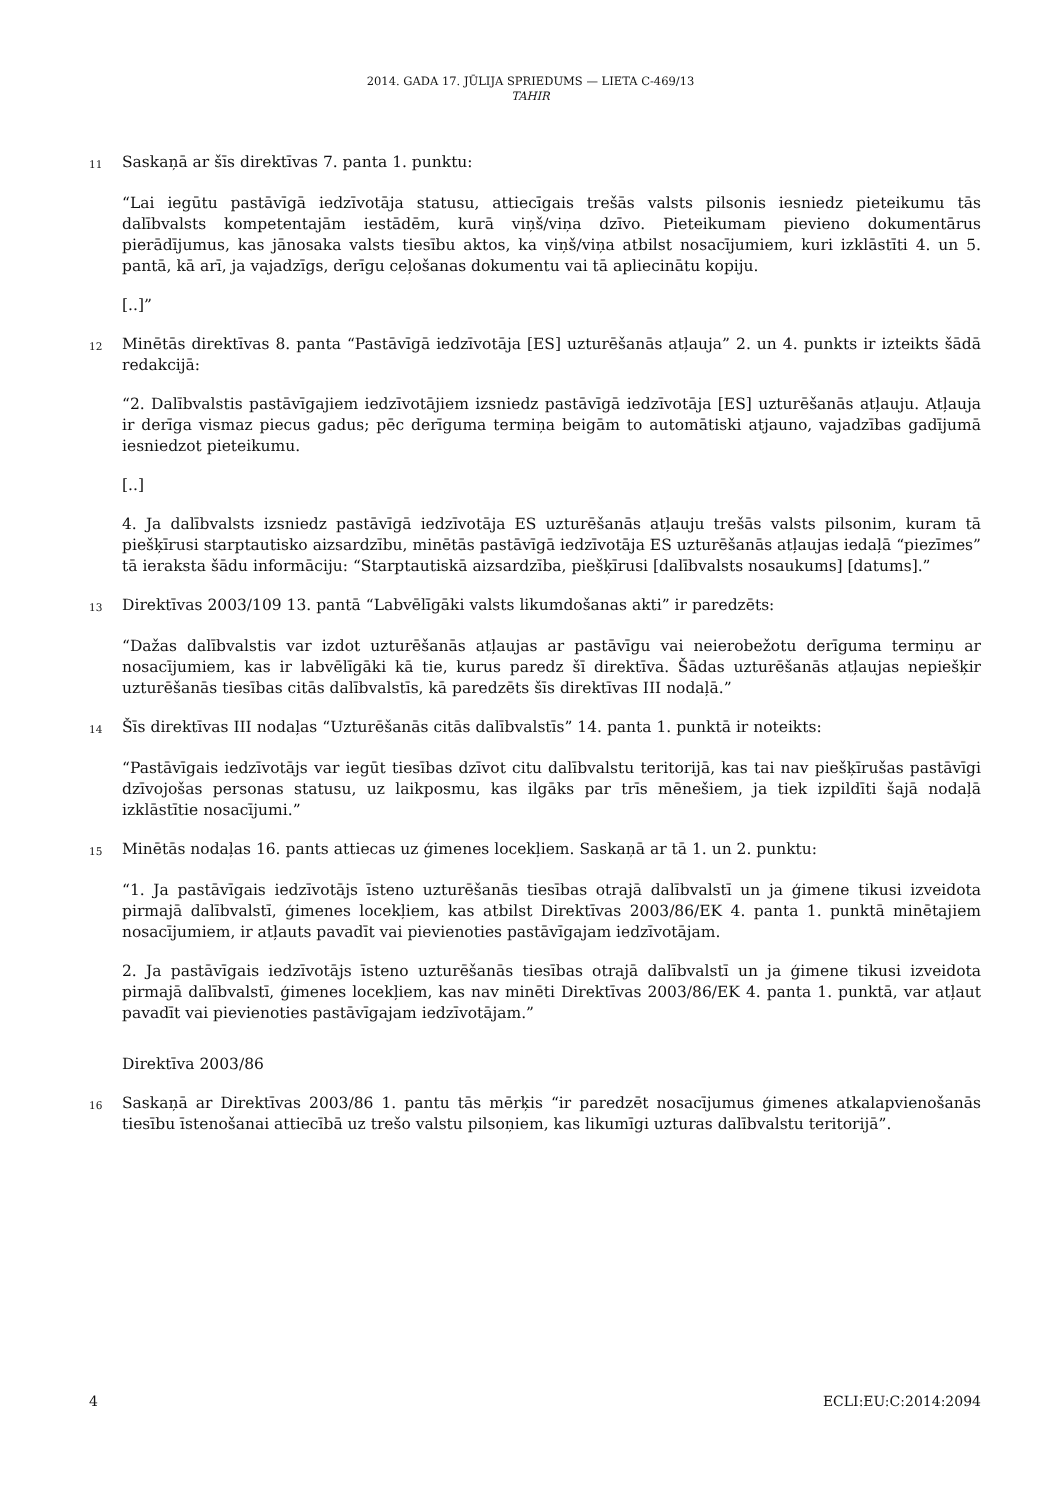2014. GADA 17. JŪLIJA SPRIEDUMS — LIETA C-469/13
TAHIR
11
Saskaņā ar šīs direktīvas 7. panta 1. punktu:
“Lai iegūtu pastāvīgā iedzīvotāja statusu, attiecīgais trešās valsts pilsonis iesniedz pieteikumu tās dalībvalsts kompetentajām iestādēm, kurā viņš/viņa dzīvo. Pieteikumam pievieno dokumentārus pierādījumus, kas jānosaka valsts tiesību aktos, ka viņš/viņa atbilst nosacījumiem, kuri izklāstīti 4. un 5. pantā, kā arī, ja vajadzīgs, derīgu ceļošanas dokumentu vai tā apliecinātu kopiju.
[..]”
12
Minētās direktīvas 8. panta “Pastāvīgā iedzīvotāja [ES] uzturēšanās atļauja” 2. un 4. punkts ir izteikts šādā redakcijā:
“2. Dalībvalstis pastāvīgajiem iedzīvotājiem izsniedz pastāvīgā iedzīvotāja [ES] uzturēšanās atļauju. Atļauja ir derīga vismaz piecus gadus; pēc derīguma termiņa beigām to automātiski atjauno, vajadzības gadījumā iesniedzot pieteikumu.
[..]
4. Ja dalībvalsts izsniedz pastāvīgā iedzīvotāja ES uzturēšanās atļauju trešās valsts pilsonim, kuram tā piešķīrusi starptautisko aizsardzību, minētās pastāvīgā iedzīvotāja ES uzturēšanās atļaujas iedaļā “piezīmes” tā ieraksta šādu informāciju: “Starptautiskā aizsardzība, piešķīrusi [dalībvalsts nosaukums] [datums].”
13
Direktīvas 2003/109 13. pantā “Labvēlīgāki valsts likumdošanas akti” ir paredzēts:
“Dažas dalībvalstis var izdot uzturēšanās atļaujas ar pastāvīgu vai neierobežotu derīguma termiņu ar nosacījumiem, kas ir labvēlīgāki kā tie, kurus paredz šī direktīva. Šādas uzturēšanās atļaujas nepiešķir uzturēšanās tiesības citās dalībvalstīs, kā paredzēts šīs direktīvas III nodaļā.”
14
Šīs direktīvas III nodaļas “Uzturēšanās citās dalībvalstīs” 14. panta 1. punktā ir noteikts:
“Pastāvīgais iedzīvotājs var iegūt tiesības dzīvot citu dalībvalstu teritorijā, kas tai nav piešķīrušas pastāvīgi dzīvojošas personas statusu, uz laikposmu, kas ilgāks par trīs mēnešiem, ja tiek izpildīti šajā nodaļā izklāstītie nosacījumi.”
15
Minētās nodaļas 16. pants attiecas uz ģimenes locekļiem. Saskaņā ar tā 1. un 2. punktu:
“1. Ja pastāvīgais iedzīvotājs īsteno uzturēšanās tiesības otrajā dalībvalstī un ja ģimene tikusi izveidota pirmajā dalībvalstī, ģimenes locekļiem, kas atbilst Direktīvas 2003/86/EK 4. panta 1. punktā minētajiem nosacījumiem, ir atļauts pavadīt vai pievienoties pastāvīgajam iedzīvotājam.
2. Ja pastāvīgais iedzīvotājs īsteno uzturēšanās tiesības otrajā dalībvalstī un ja ģimene tikusi izveidota pirmajā dalībvalstī, ģimenes locekļiem, kas nav minēti Direktīvas 2003/86/EK 4. panta 1. punktā, var atļaut pavadīt vai pievienoties pastāvīgajam iedzīvotājam.”
Direktīva 2003/86
16
Saskaņā ar Direktīvas 2003/86 1. pantu tās mērķis “ir paredzēt nosacījumus ģimenes atkalapvienošanās tiesību īstenošanai attiecībā uz trešo valstu pilsoņiem, kas likumīgi uzturas dalībvalstu teritorijā”.
4 ECLI:EU:C:2014:2094